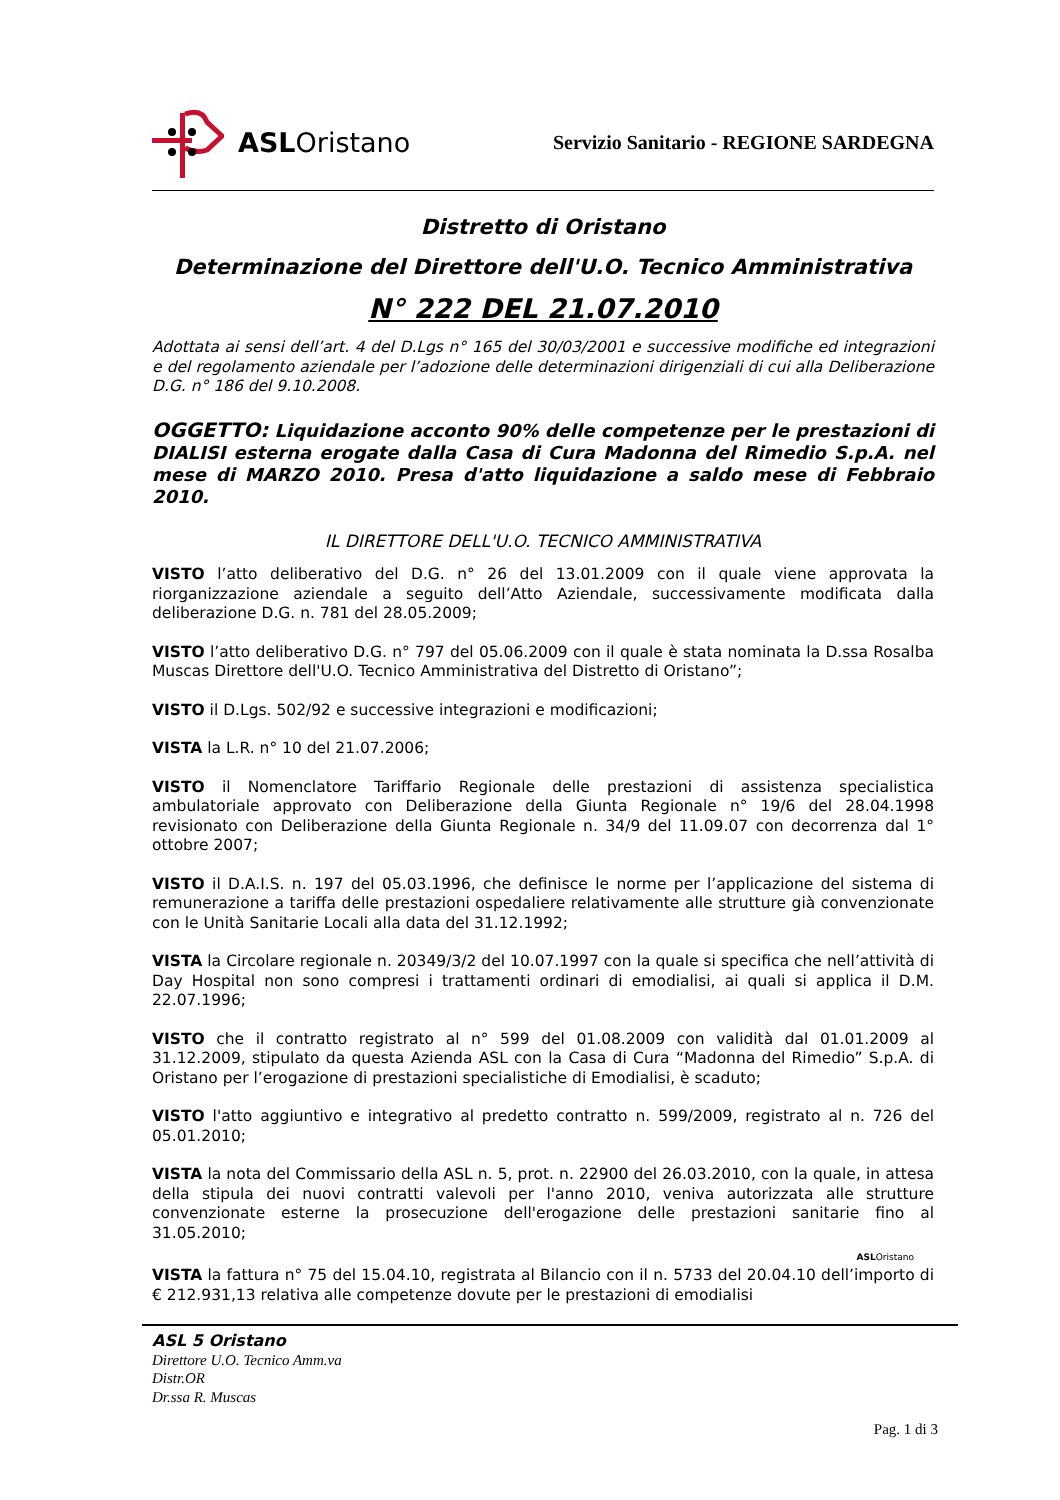ASLOristano
Servizio Sanitario - REGIONE SARDEGNA
Distretto di Oristano
Determinazione del Direttore dell'U.O. Tecnico Amministrativa
N° 222 DEL 21.07.2010
Adottata ai sensi dell’art. 4 del D.Lgs n° 165 del 30/03/2001 e successive modifiche ed integrazioni e del regolamento aziendale per l’adozione delle determinazioni dirigenziali di cui alla Deliberazione D.G. n° 186 del 9.10.2008.
OGGETTO: Liquidazione acconto 90% delle competenze per le prestazioni di DIALISI esterna erogate dalla Casa di Cura Madonna del Rimedio S.p.A. nel mese di MARZO 2010. Presa d'atto liquidazione a saldo mese di Febbraio 2010.
IL DIRETTORE DELL'U.O. TECNICO AMMINISTRATIVA
VISTO l’atto deliberativo del D.G. n° 26 del 13.01.2009 con il quale viene approvata la riorganizzazione aziendale a seguito dell’Atto Aziendale, successivamente modificata dalla deliberazione D.G. n. 781 del 28.05.2009;
VISTO l’atto deliberativo D.G. n° 797 del 05.06.2009 con il quale è stata nominata la D.ssa Rosalba Muscas Direttore dell'U.O. Tecnico Amministrativa del Distretto di Oristano”;
VISTO il D.Lgs. 502/92 e successive integrazioni e modificazioni;
VISTA la L.R. n° 10 del 21.07.2006;
VISTO il Nomenclatore Tariffario Regionale delle prestazioni di assistenza specialistica ambulatoriale approvato con Deliberazione della Giunta Regionale n° 19/6 del 28.04.1998 revisionato con Deliberazione della Giunta Regionale n. 34/9 del 11.09.07 con decorrenza dal 1° ottobre 2007;
VISTO il D.A.I.S. n. 197 del 05.03.1996, che definisce le norme per l’applicazione del sistema di remunerazione a tariffa delle prestazioni ospedaliere relativamente alle strutture già convenzionate con le Unità Sanitarie Locali alla data del 31.12.1992;
VISTA la Circolare regionale n. 20349/3/2 del 10.07.1997 con la quale si specifica che nell’attività di Day Hospital non sono compresi i trattamenti ordinari di emodialisi, ai quali si applica il D.M. 22.07.1996;
VISTO che il contratto registrato al n° 599 del 01.08.2009 con validità dal 01.01.2009 al 31.12.2009, stipulato da questa Azienda ASL con la Casa di Cura “Madonna del Rimedio” S.p.A. di Oristano per l’erogazione di prestazioni specialistiche di Emodialisi, è scaduto;
VISTO l'atto aggiuntivo e integrativo al predetto contratto n. 599/2009, registrato al n. 726 del 05.01.2010;
VISTA la nota del Commissario della ASL n. 5, prot. n. 22900 del 26.03.2010, con la quale, in attesa della stipula dei nuovi contratti valevoli per l'anno 2010, veniva autorizzata alle strutture convenzionate esterne la prosecuzione dell'erogazione delle prestazioni sanitarie fino al 31.05.2010;
ASLOristano
VISTA la fattura n° 75 del 15.04.10, registrata al Bilancio con il n. 5733 del 20.04.10 dell’importo di € 212.931,13 relativa alle competenze dovute per le prestazioni di emodialisi
ASL 5 Oristano
Direttore U.O. Tecnico Amm.va
Distr.OR
Dr.ssa R. Muscas
Pag. 1 di 3